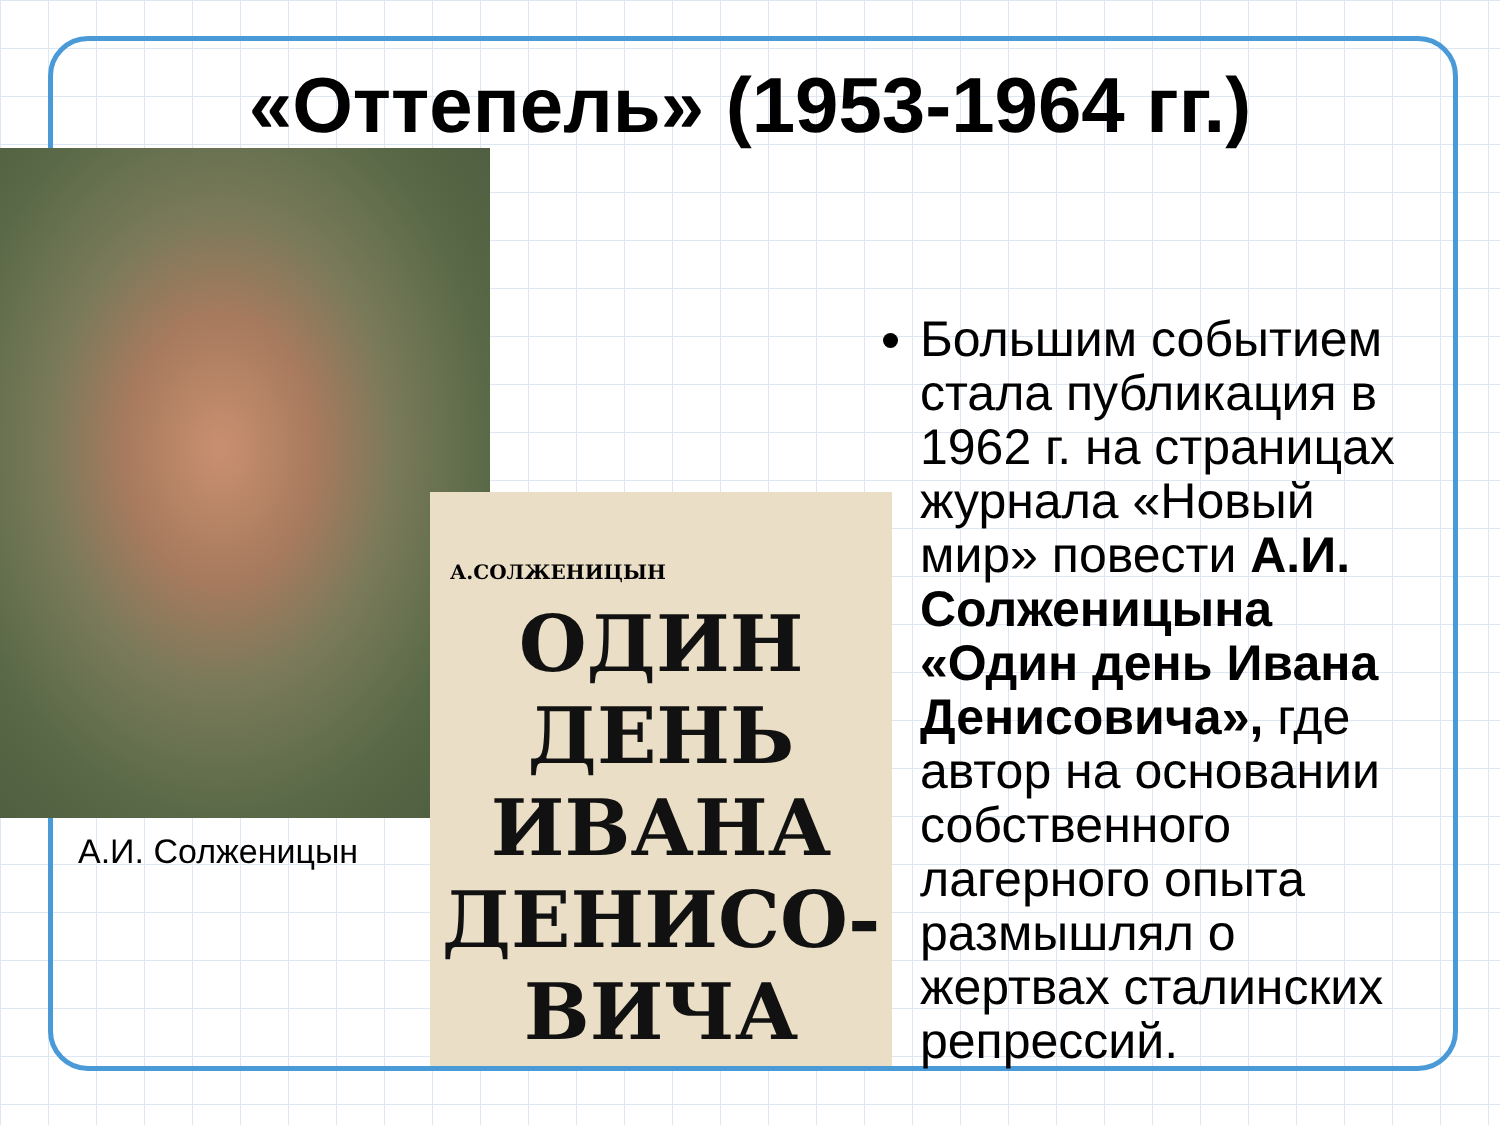«Оттепель» (1953-1964 гг.)
А.И. Солженицын
Большим событием стала публикация в 1962 г. на страницах журнала «Новый мир» повести А.И. Солженицына «Один день Ивана Денисовича», где автор на основании собственного лагерного опыта размышлял о жертвах сталинских репрессий.
А.СОЛЖЕНИЦЫН
ОДИН
ДЕНЬ
ИВАНА
ДЕНИСО-
ВИЧА